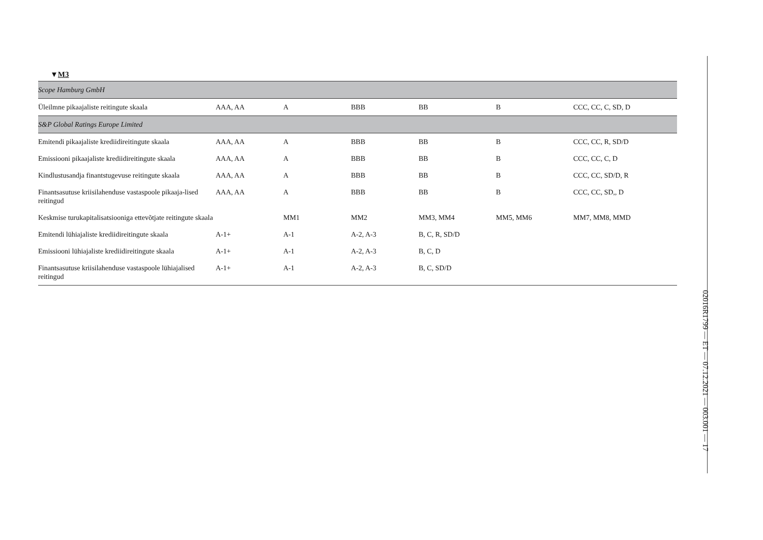▼M3
| Scope Hamburg GmbH | | | | | | |
| Üleilmne pikaajaliste reitingute skaala | AAA, AA | A | BBB | BB | B | CCC, CC, C, SD, D |
| S&P Global Ratings Europe Limited | | | | | | |
| Emitendi pikaajaliste krediidireitingute skaala | AAA, AA | A | BBB | BB | B | CCC, CC, R, SD/D |
| Emissiooni pikaajaliste krediidireitingute skaala | AAA, AA | A | BBB | BB | B | CCC, CC, C, D |
| Kindlustusandja finantstugevuse reitingute skaala | AAA, AA | A | BBB | BB | B | CCC, CC, SD/D, R |
| Finantsasutuse kriisilahenduse vastaspoole pikaaja-lised reitingud | AAA, AA | A | BBB | BB | B | CCC, CC, SD,, D |
| Keskmise turukapitalisatsiooniga ettevõtjate reitingute skaala | | MM1 | MM2 | MM3, MM4 | MM5, MM6 | MM7, MM8, MMD |
| Emitendi lühiajaliste krediidireitingute skaala | A-1+ | A-1 | A-2, A-3 | B, C, R, SD/D | | |
| Emissiooni lühiajaliste krediidireitingute skaala | A-1+ | A-1 | A-2, A-3 | B, C, D | | |
| Finantsasutuse kriisilahenduse vastaspoole lühiajalised reitingud | A-1+ | A-1 | A-2, A-3 | B, C, SD/D | | |
02016R1799 — ET — 07.12.2021 — 003.001 — 17